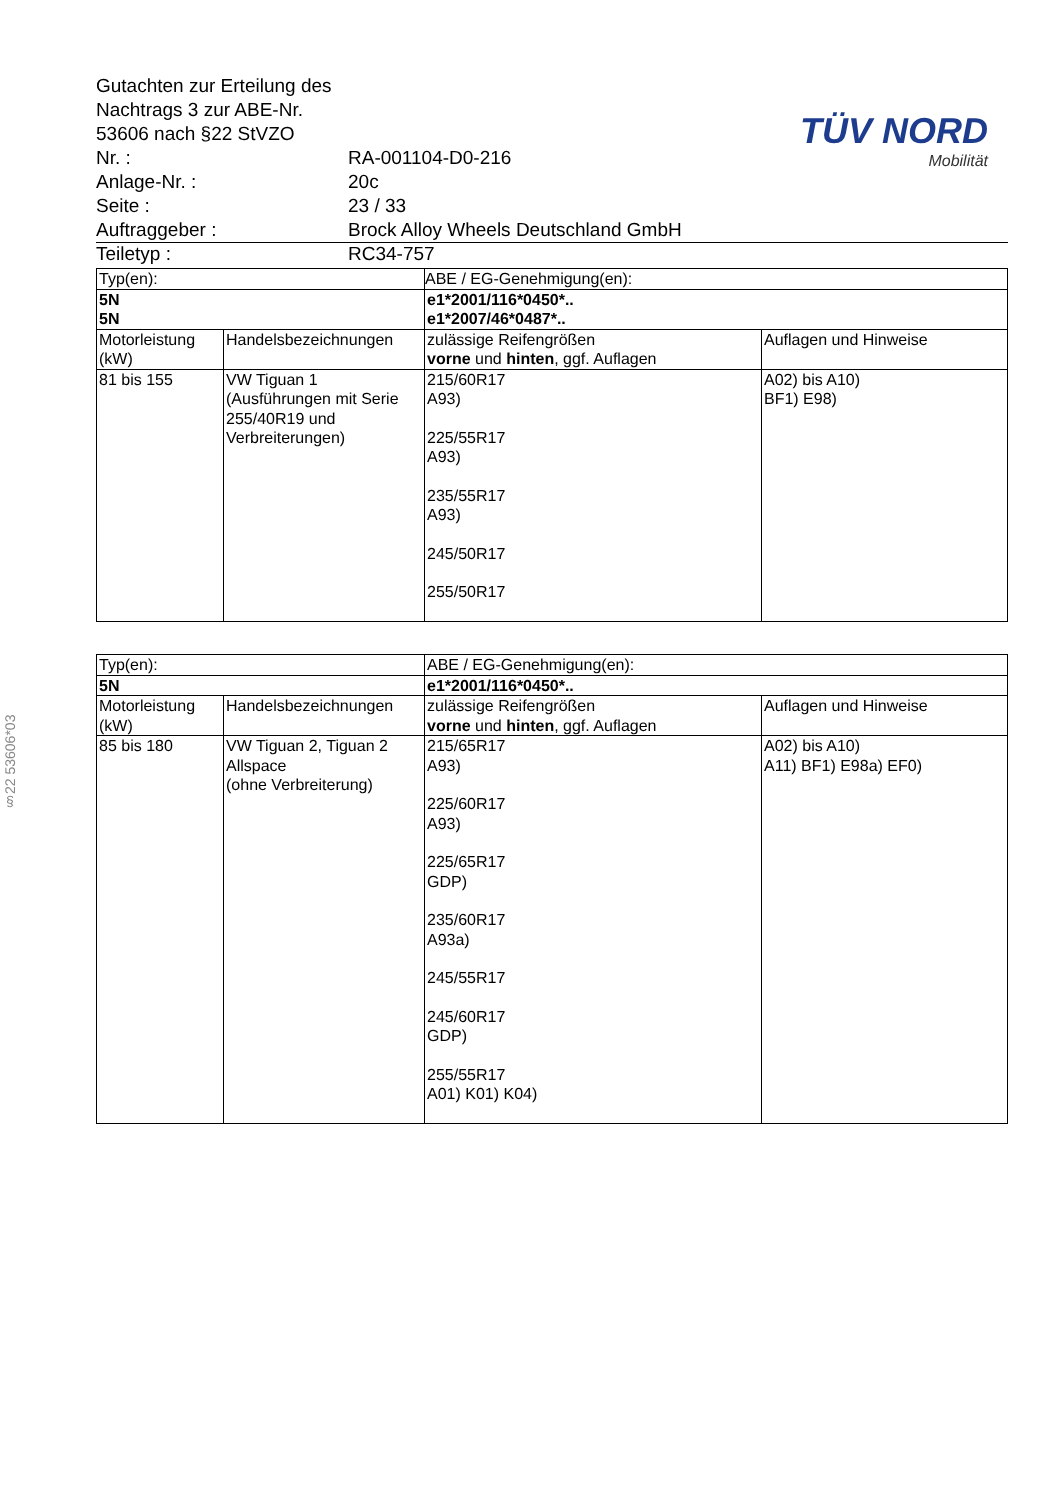§22 53606*03
Gutachten zur Erteilung des Nachtrags 3 zur ABE-Nr. 53606 nach §22 StVZO
Nr. : RA-001104-D0-216
Anlage-Nr. : 20c
Seite : 23 / 33
Auftraggeber : Brock Alloy Wheels Deutschland GmbH
Teiletyp : RC34-757
TÜV NORD
Mobilität
| Typ(en): | | ABE / EG-Genehmigung(en): | |
| 5N 5N | | e1*2001/116*0450*.. e1*2007/46*0487*.. | |
| Motorleistung (kW) | Handelsbezeichnungen | zulässige Reifengrößen vorne und hinten , ggf. Auflagen | Auflagen und Hinweise |
| 81 bis 155 | VW Tiguan 1 (Ausführungen mit Serie 255/40R19 und Verbreiterungen) | 215/60R17 A93) 225/55R17 A93) 235/55R17 A93) 245/50R17 255/50R17 | A02) bis A10) BF1) E98) |
| Typ(en): | | ABE / EG-Genehmigung(en): | |
| 5N | | e1*2001/116*0450*.. | |
| Motorleistung (kW) | Handelsbezeichnungen | zulässige Reifengrößen vorne und hinten , ggf. Auflagen | Auflagen und Hinweise |
| 85 bis 180 | VW Tiguan 2, Tiguan 2 Allspace (ohne Verbreiterung) | 215/65R17 A93) 225/60R17 A93) 225/65R17 GDP) 235/60R17 A93a) 245/55R17 245/60R17 GDP) 255/55R17 A01) K01) K04) | A02) bis A10) A11) BF1) E98a) EF0) |